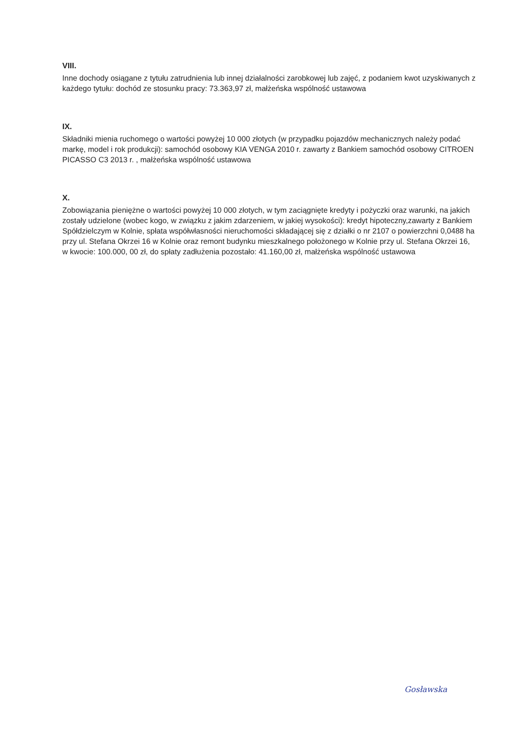VIII.
Inne dochody osiągane z tytułu zatrudnienia lub innej działalności zarobkowej lub zajęć, z podaniem kwot uzyskiwanych z każdego tytułu: dochód ze stosunku pracy: 73.363,97 zł, małżeńska wspólność ustawowa
IX.
Składniki mienia ruchomego o wartości powyżej 10 000 złotych (w przypadku pojazdów mechanicznych należy podać markę, model i rok produkcji): samochód osobowy KIA VENGA 2010 r. zawarty z Bankiem samochód osobowy CITROEN PICASSO C3 2013 r. , małżeńska wspólność ustawowa
X.
Zobowiązania pieniężne o wartości powyżej 10 000 złotych, w tym zaciągnięte kredyty i pożyczki oraz warunki, na jakich zostały udzielone (wobec kogo, w związku z jakim zdarzeniem, w jakiej wysokości): kredyt hipoteczny,zawarty z Bankiem Spółdzielczym w Kolnie, spłata współwłasności nieruchomości składającej się z działki o nr 2107 o powierzchni 0,0488 ha przy ul. Stefana Okrzei 16 w Kolnie oraz remont budynku mieszkalnego położonego w Kolnie przy ul. Stefana Okrzei 16, w kwocie: 100.000, 00 zł, do spłaty zadłużenia pozostało: 41.160,00 zł, małżeńska wspólność ustawowa
Gosławska